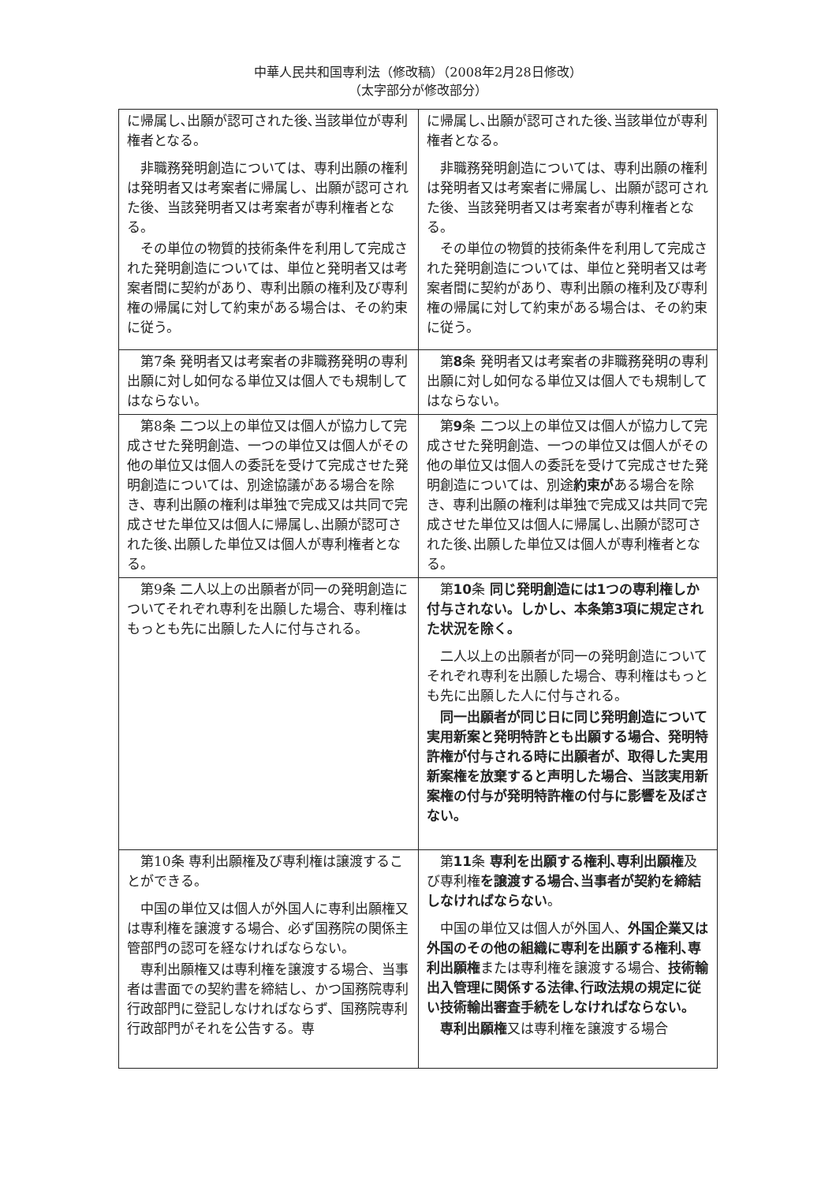中華人民共和国専利法（修改稿）（2008年2月28日修改）
（太字部分が修改部分）
| に帰属し､出願が認可された後､当該単位が専利権者となる。 非職務発明創造については、専利出願の権利は発明者又は考案者に帰属し、出願が認可された後、当該発明者又は考案者が専利権者となる。 その単位の物質的技術条件を利用して完成された発明創造については、単位と発明者又は考案者間に契約があり、専利出願の権利及び専利権の帰属に対して約束がある場合は、その約束に従う。 | に帰属し､出願が認可された後､当該単位が専利権者となる。 非職務発明創造については、専利出願の権利は発明者又は考案者に帰属し、出願が認可された後、当該発明者又は考案者が専利権者となる。 その単位の物質的技術条件を利用して完成された発明創造については、単位と発明者又は考案者間に契約があり、専利出願の権利及び専利権の帰属に対して約束がある場合は、その約束に従う。 |
| 第7条 発明者又は考案者の非職務発明の専利出願に対し如何なる単位又は個人でも規制してはならない。 | 第 8 条 発明者又は考案者の非職務発明の専利出願に対し如何なる単位又は個人でも規制してはならない。 |
| 第8条 二つ以上の単位又は個人が協力して完成させた発明創造、一つの単位又は個人がその他の単位又は個人の委託を受けて完成させた発明創造については、別途協議がある場合を除き、専利出願の権利は単独で完成又は共同で完成させた単位又は個人に帰属し､出願が認可された後､出願した単位又は個人が専利権者となる。 | 第 9 条 二つ以上の単位又は個人が協力して完成させた発明創造、一つの単位又は個人がその他の単位又は個人の委託を受けて完成させた発明創造については、別途 約束が ある場合を除き、専利出願の権利は単独で完成又は共同で完成させた単位又は個人に帰属し､出願が認可された後､出願した単位又は個人が専利権者となる。 |
| 第9条 二人以上の出願者が同一の発明創造についてそれぞれ専利を出願した場合、専利権はもっとも先に出願した人に付与される。 | 第 10 条 同じ発明創造には1つの専利権しか付与されない。しかし、本条第3項に規定された状況を除く。 二人以上の出願者が同一の発明創造についてそれぞれ専利を出願した場合、専利権はもっとも先に出願した人に付与される。 同一出願者が同じ日に同じ発明創造について実用新案と発明特許とも出願する場合、発明特許権が付与される時に出願者が、取得した実用新案権を放棄すると声明した場合、当該実用新案権の付与が発明特許権の付与に影響を及ぼさない。 |
| 第10条 専利出願権及び専利権は譲渡することができる。 中国の単位又は個人が外国人に専利出願権又は専利権を譲渡する場合、必ず国務院の関係主管部門の認可を経なければならない。 専利出願権又は専利権を譲渡する場合、当事者は書面での契約書を締結し、かつ国務院専利行政部門に登記しなければならず、国務院専利行政部門がそれを公告する。専 | 第 11 条 専利を出願する権利､専利出願権 及び専利権 を譲渡する場合､当事者が契約を締結しなければならない 。 中国の単位又は個人が外国人、 外国企業又は外国のその他の組織に専利を出願する権利､専利出願権 または専利権を譲渡する場合、 技術輸出入管理に関係する法律､行政法規の規定に従い技術輸出審査手続をしなければならない。 専利出願権 又は専利権を譲渡する場合 |